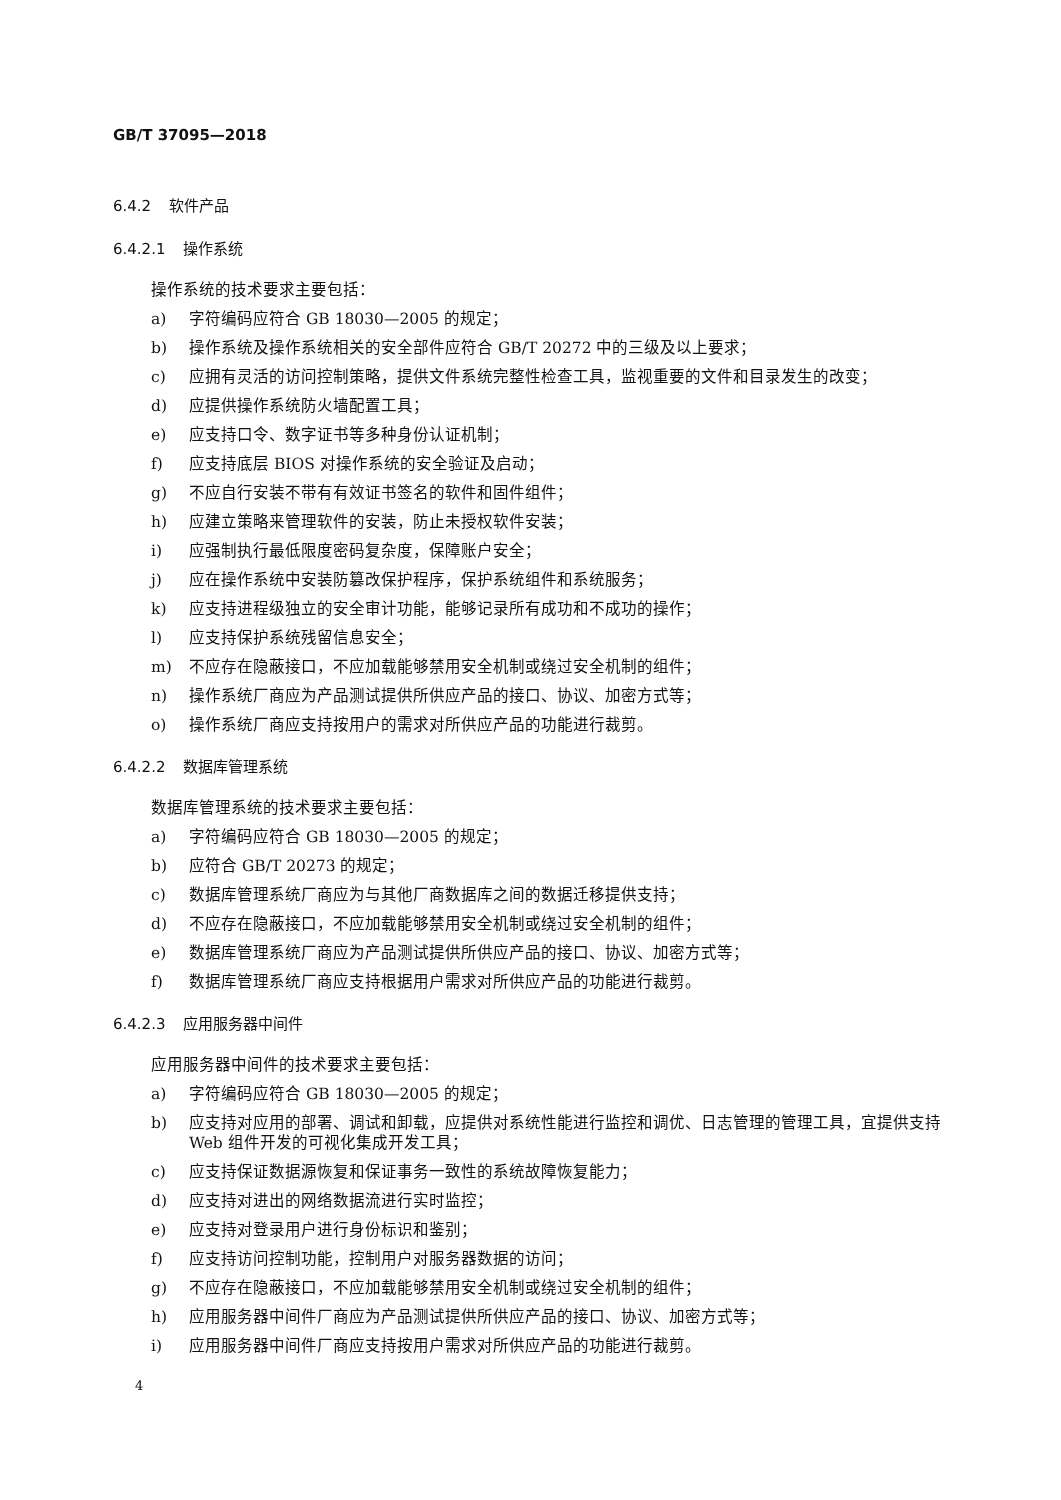GB/T 37095—2018
6.4.2 软件产品
6.4.2.1 操作系统
操作系统的技术要求主要包括：
a) 字符编码应符合 GB 18030—2005 的规定；
b) 操作系统及操作系统相关的安全部件应符合 GB/T 20272 中的三级及以上要求；
c) 应拥有灵活的访问控制策略，提供文件系统完整性检查工具，监视重要的文件和目录发生的改变；
d) 应提供操作系统防火墙配置工具；
e) 应支持口令、数字证书等多种身份认证机制；
f) 应支持底层 BIOS 对操作系统的安全验证及启动；
g) 不应自行安装不带有有效证书签名的软件和固件组件；
h) 应建立策略来管理软件的安装，防止未授权软件安装；
i) 应强制执行最低限度密码复杂度，保障账户安全；
j) 应在操作系统中安装防篡改保护程序，保护系统组件和系统服务；
k) 应支持进程级独立的安全审计功能，能够记录所有成功和不成功的操作；
l) 应支持保护系统残留信息安全；
m) 不应存在隐蔽接口，不应加载能够禁用安全机制或绕过安全机制的组件；
n) 操作系统厂商应为产品测试提供所供应产品的接口、协议、加密方式等；
o) 操作系统厂商应支持按用户的需求对所供应产品的功能进行裁剪。
6.4.2.2 数据库管理系统
数据库管理系统的技术要求主要包括：
a) 字符编码应符合 GB 18030—2005 的规定；
b) 应符合 GB/T 20273 的规定；
c) 数据库管理系统厂商应为与其他厂商数据库之间的数据迁移提供支持；
d) 不应存在隐蔽接口，不应加载能够禁用安全机制或绕过安全机制的组件；
e) 数据库管理系统厂商应为产品测试提供所供应产品的接口、协议、加密方式等；
f) 数据库管理系统厂商应支持根据用户需求对所供应产品的功能进行裁剪。
6.4.2.3 应用服务器中间件
应用服务器中间件的技术要求主要包括：
a) 字符编码应符合 GB 18030—2005 的规定；
b) 应支持对应用的部署、调试和卸载，应提供对系统性能进行监控和调优、日志管理的管理工具，宜提供支持 Web 组件开发的可视化集成开发工具；
c) 应支持保证数据源恢复和保证事务一致性的系统故障恢复能力；
d) 应支持对进出的网络数据流进行实时监控；
e) 应支持对登录用户进行身份标识和鉴别；
f) 应支持访问控制功能，控制用户对服务器数据的访问；
g) 不应存在隐蔽接口，不应加载能够禁用安全机制或绕过安全机制的组件；
h) 应用服务器中间件厂商应为产品测试提供所供应产品的接口、协议、加密方式等；
i) 应用服务器中间件厂商应支持按用户需求对所供应产品的功能进行裁剪。
4